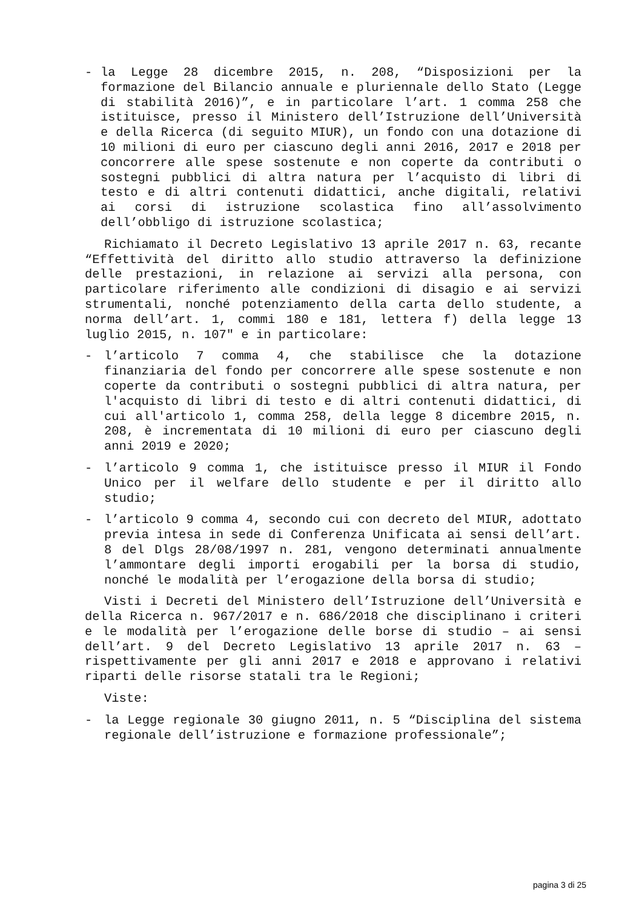- la Legge 28 dicembre 2015, n. 208, “Disposizioni per la formazione del Bilancio annuale e pluriennale dello Stato (Legge di stabilità 2016)”, e in particolare l’art. 1 comma 258 che istituisce, presso il Ministero dell’Istruzione dell’Università e della Ricerca (di seguito MIUR), un fondo con una dotazione di 10 milioni di euro per ciascuno degli anni 2016, 2017 e 2018 per concorrere alle spese sostenute e non coperte da contributi o sostegni pubblici di altra natura per l’acquisto di libri di testo e di altri contenuti didattici, anche digitali, relativi ai corsi di istruzione scolastica fino all’assolvimento dell’obbligo di istruzione scolastica;
Richiamato il Decreto Legislativo 13 aprile 2017 n. 63, recante “Effettività del diritto allo studio attraverso la definizione delle prestazioni, in relazione ai servizi alla persona, con particolare riferimento alle condizioni di disagio e ai servizi strumentali, nonché potenziamento della carta dello studente, a norma dell’art. 1, commi 180 e 181, lettera f) della legge 13 luglio 2015, n. 107" e in particolare:
- l’articolo 7 comma 4, che stabilisce che la dotazione finanziaria del fondo per concorrere alle spese sostenute e non coperte da contributi o sostegni pubblici di altra natura, per l'acquisto di libri di testo e di altri contenuti didattici, di cui all'articolo 1, comma 258, della legge 8 dicembre 2015, n. 208, è incrementata di 10 milioni di euro per ciascuno degli anni 2019 e 2020;
- l’articolo 9 comma 1, che istituisce presso il MIUR il Fondo Unico per il welfare dello studente e per il diritto allo studio;
- l’articolo 9 comma 4, secondo cui con decreto del MIUR, adottato previa intesa in sede di Conferenza Unificata ai sensi dell’art. 8 del Dlgs 28/08/1997 n. 281, vengono determinati annualmente l’ammontare degli importi erogabili per la borsa di studio, nonché le modalità per l’erogazione della borsa di studio;
Visti i Decreti del Ministero dell’Istruzione dell’Università e della Ricerca n. 967/2017 e n. 686/2018 che disciplinano i criteri e le modalità per l’erogazione delle borse di studio – ai sensi dell’art. 9 del Decreto Legislativo 13 aprile 2017 n. 63 – rispettivamente per gli anni 2017 e 2018 e approvano i relativi riparti delle risorse statali tra le Regioni;
Viste:
- la Legge regionale 30 giugno 2011, n. 5 “Disciplina del sistema regionale dell’istruzione e formazione professionale”;
pagina 3 di 25